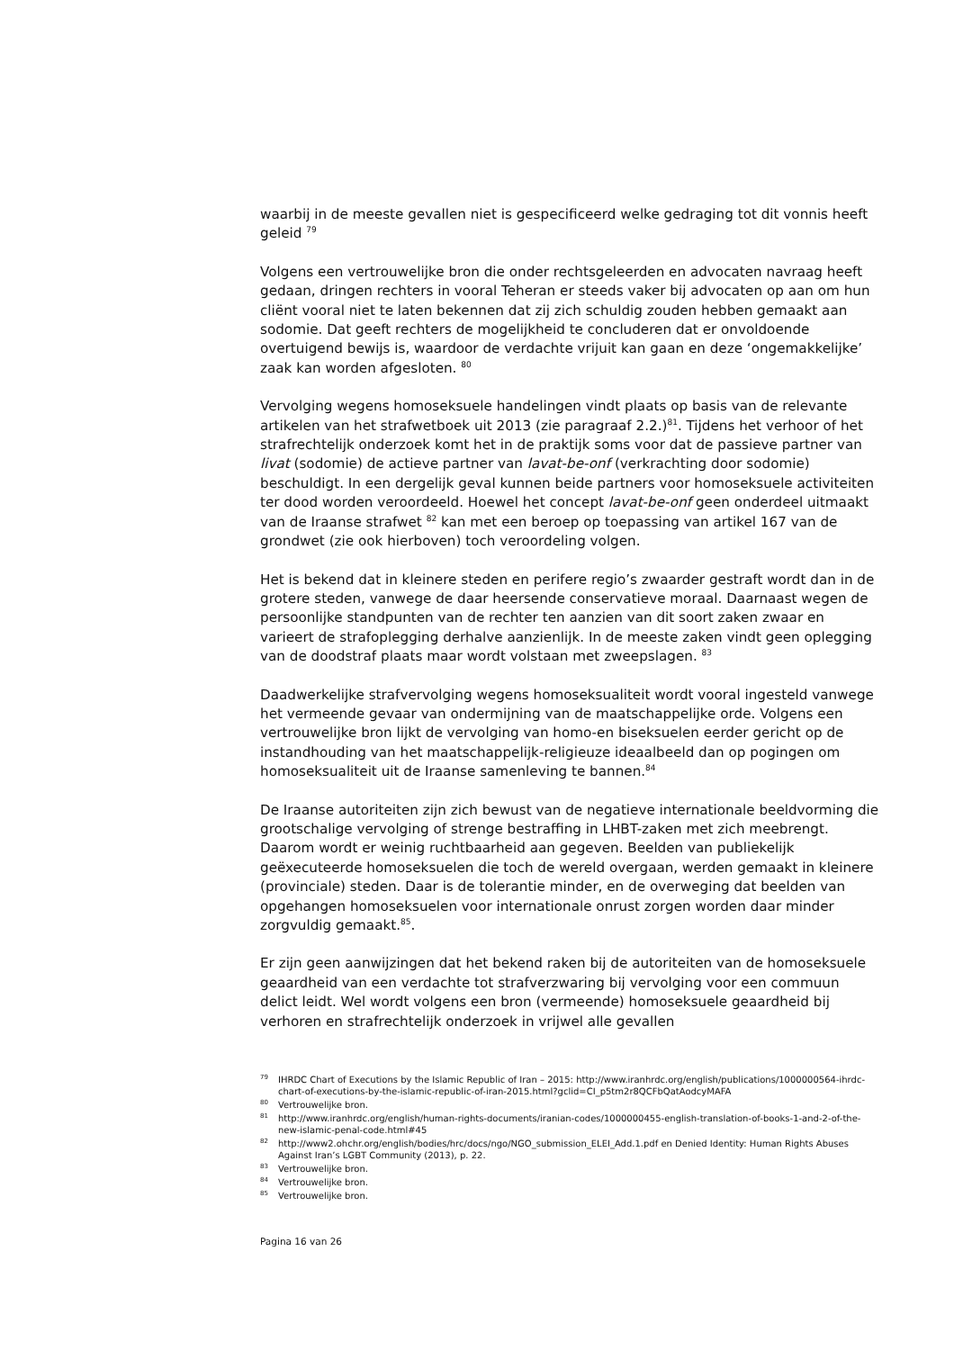waarbij in de meeste gevallen niet is gespecificeerd welke gedraging tot dit vonnis heeft geleid <sup>79</sup>
Volgens een vertrouwelijke bron die onder rechtsgeleerden en advocaten navraag heeft gedaan, dringen rechters in vooral Teheran er steeds vaker bij advocaten op aan om hun cliënt vooral niet te laten bekennen dat zij zich schuldig zouden hebben gemaakt aan sodomie. Dat geeft rechters de mogelijkheid te concluderen dat er onvoldoende overtuigend bewijs is, waardoor de verdachte vrijuit kan gaan en deze ‘ongemakkelijke’ zaak kan worden afgesloten. <sup>80</sup>
Vervolging wegens homoseksuele handelingen vindt plaats op basis van de relevante artikelen van het strafwetboek uit 2013 (zie paragraaf 2.2.)<sup>81</sup>. Tijdens het verhoor of het strafrechtelijk onderzoek komt het in de praktijk soms voor dat de passieve partner van livat (sodomie) de actieve partner van lavat-be-onf (verkrachting door sodomie) beschuldigt. In een dergelijk geval kunnen beide partners voor homoseksuele activiteiten ter dood worden veroordeeld. Hoewel het concept lavat-be-onf geen onderdeel uitmaakt van de Iraanse strafwet <sup>82</sup> kan met een beroep op toepassing van artikel 167 van de grondwet (zie ook hierboven) toch veroordeling volgen.
Het is bekend dat in kleinere steden en perifere regio’s zwaarder gestraft wordt dan in de grotere steden, vanwege de daar heersende conservatieve moraal. Daarnaast wegen de persoonlijke standpunten van de rechter ten aanzien van dit soort zaken zwaar en varieert de strafoplegging derhalve aanzienlijk. In de meeste zaken vindt geen oplegging van de doodstraf plaats maar wordt volstaan met zweepslagen. <sup>83</sup>
Daadwerkelijke strafvervolging wegens homoseksualiteit wordt vooral ingesteld vanwege het vermeende gevaar van ondermijning van de maatschappelijke orde. Volgens een vertrouwelijke bron lijkt de vervolging van homo-en biseksuelen eerder gericht op de instandhouding van het maatschappelijk-religieuze ideaalbeeld dan op pogingen om homoseksualiteit uit de Iraanse samenleving te bannen.<sup>84</sup>
De Iraanse autoriteiten zijn zich bewust van de negatieve internationale beeldvorming die grootschalige vervolging of strenge bestraffing in LHBT-zaken met zich meebrengt. Daarom wordt er weinig ruchtbaarheid aan gegeven. Beelden van publiekelijk geëxecuteerde homoseksuelen die toch de wereld overgaan, werden gemaakt in kleinere (provinciale) steden. Daar is de tolerantie minder, en de overweging dat beelden van opgehangen homoseksuelen voor internationale onrust zorgen worden daar minder zorgvuldig gemaakt.<sup>85</sup>.
Er zijn geen aanwijzingen dat het bekend raken bij de autoriteiten van de homoseksuele geaardheid van een verdachte tot strafverzwaring bij vervolging voor een commuun delict leidt. Wel wordt volgens een bron (vermeende) homoseksuele geaardheid bij verhoren en strafrechtelijk onderzoek in vrijwel alle gevallen
<sup>79</sup>IHRDC Chart of Executions by the Islamic Republic of Iran – 2015: http://www.iranhrdc.org/english/publications/1000000564-ihrdc-chart-of-executions-by-the-islamic-republic-of-iran-2015.html?gclid=CI_p5tm2r8QCFbQatAodcyMAFA
<sup>80</sup> Vertrouwelijke bron.
<sup>81</sup> http://www.iranhrdc.org/english/human-rights-documents/iranian-codes/1000000455-english-translation-of-books-1-and-2-of-the-new-islamic-penal-code.html#45
<sup>82</sup> http://www2.ohchr.org/english/bodies/hrc/docs/ngo/NGO_submission_ELEI_Add.1.pdf en Denied Identity: Human Rights Abuses Against Iran’s LGBT Community (2013), p. 22.
<sup>83</sup> Vertrouwelijke bron.
<sup>84</sup> Vertrouwelijke bron.
<sup>85</sup> Vertrouwelijke bron.
Pagina 16 van 26